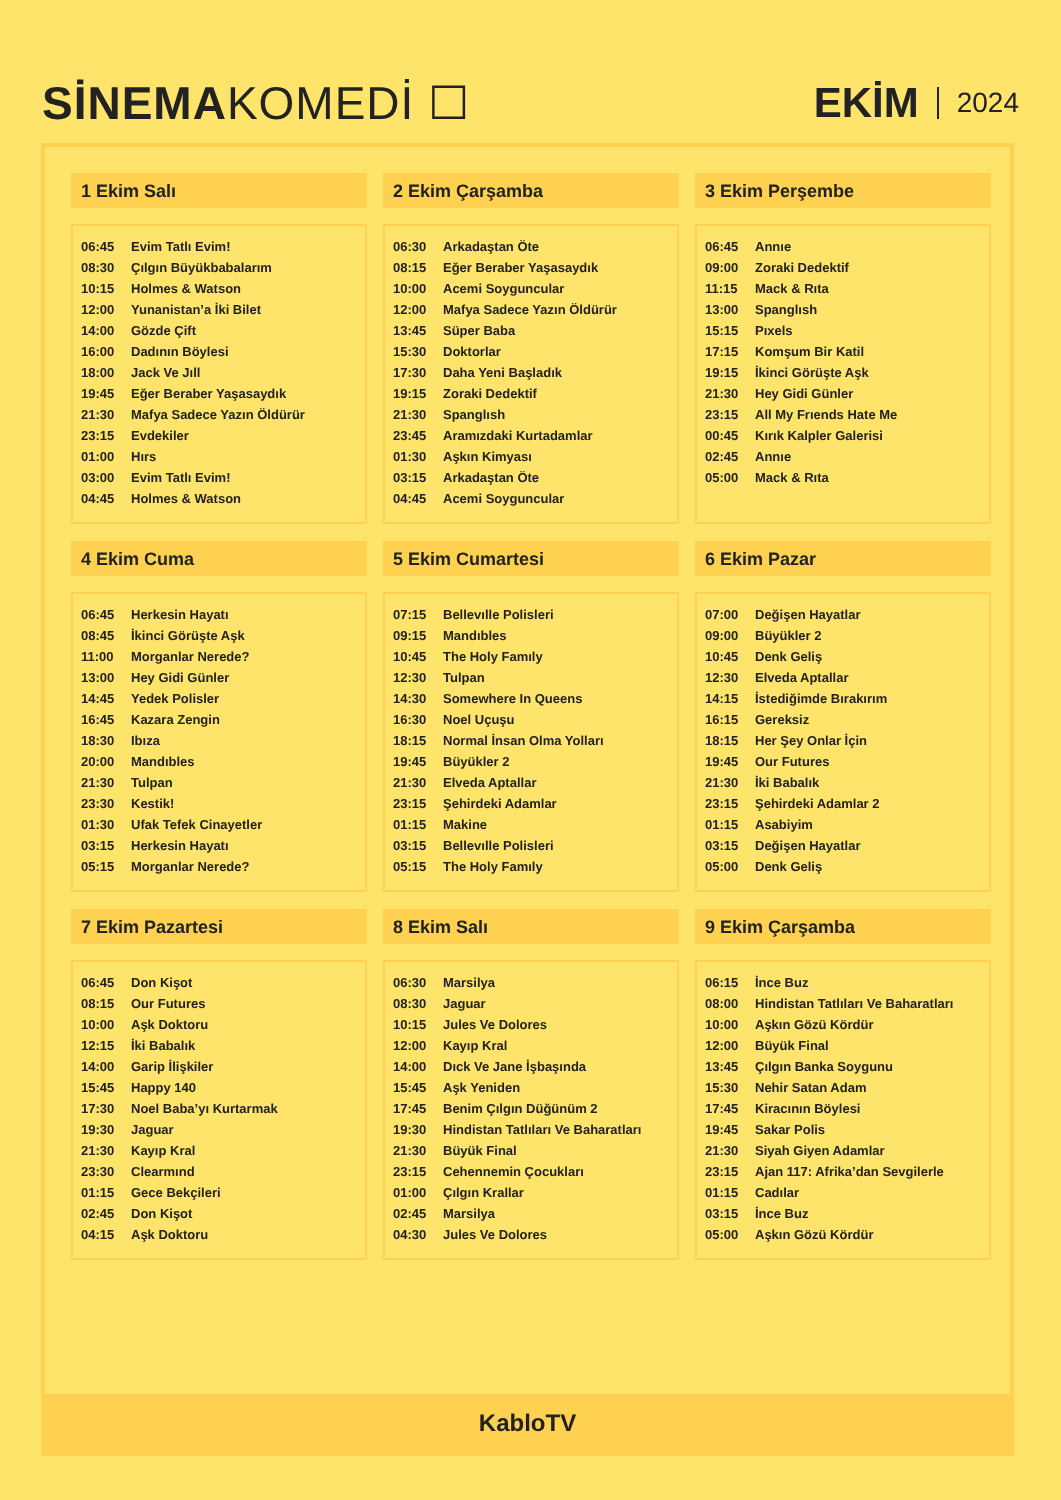SİNEMAKOMEDİ ☐ EKİM 2024
1 Ekim Salı
| 06:45 | Evim Tatlı Evim! |
| 08:30 | Çılgın Büyükbabalarım |
| 10:15 | Holmes & Watson |
| 12:00 | Yunanistan’a İki Bilet |
| 14:00 | Gözde Çift |
| 16:00 | Dadının Böylesi |
| 18:00 | Jack Ve Jıll |
| 19:45 | Eğer Beraber Yaşasaydık |
| 21:30 | Mafya Sadece Yazın Öldürür |
| 23:15 | Evdekiler |
| 01:00 | Hırs |
| 03:00 | Evim Tatlı Evim! |
| 04:45 | Holmes & Watson |
2 Ekim Çarşamba
| 06:30 | Arkadaştan Öte |
| 08:15 | Eğer Beraber Yaşasaydık |
| 10:00 | Acemi Soyguncular |
| 12:00 | Mafya Sadece Yazın Öldürür |
| 13:45 | Süper Baba |
| 15:30 | Doktorlar |
| 17:30 | Daha Yeni Başladık |
| 19:15 | Zoraki Dedektif |
| 21:30 | Spanglısh |
| 23:45 | Aramızdaki Kurtadamlar |
| 01:30 | Aşkın Kimyası |
| 03:15 | Arkadaştan Öte |
| 04:45 | Acemi Soyguncular |
3 Ekim Perşembe
| 06:45 | Annıe |
| 09:00 | Zoraki Dedektif |
| 11:15 | Mack & Rıta |
| 13:00 | Spanglısh |
| 15:15 | Pıxels |
| 17:15 | Komşum Bir Katil |
| 19:15 | İkinci Görüşte Aşk |
| 21:30 | Hey Gidi Günler |
| 23:15 | All My Frıends Hate Me |
| 00:45 | Kırık Kalpler Galerisi |
| 02:45 | Annıe |
| 05:00 | Mack & Rıta |
4 Ekim Cuma
| 06:45 | Herkesin Hayatı |
| 08:45 | İkinci Görüşte Aşk |
| 11:00 | Morganlar Nerede? |
| 13:00 | Hey Gidi Günler |
| 14:45 | Yedek Polisler |
| 16:45 | Kazara Zengin |
| 18:30 | Ibıza |
| 20:00 | Mandıbles |
| 21:30 | Tulpan |
| 23:30 | Kestik! |
| 01:30 | Ufak Tefek Cinayetler |
| 03:15 | Herkesin Hayatı |
| 05:15 | Morganlar Nerede? |
5 Ekim Cumartesi
| 07:15 | Bellevılle Polisleri |
| 09:15 | Mandıbles |
| 10:45 | The Holy Famıly |
| 12:30 | Tulpan |
| 14:30 | Somewhere In Queens |
| 16:30 | Noel Uçuşu |
| 18:15 | Normal İnsan Olma Yolları |
| 19:45 | Büyükler 2 |
| 21:30 | Elveda Aptallar |
| 23:15 | Şehirdeki Adamlar |
| 01:15 | Makine |
| 03:15 | Bellevılle Polisleri |
| 05:15 | The Holy Famıly |
6 Ekim Pazar
| 07:00 | Değişen Hayatlar |
| 09:00 | Büyükler 2 |
| 10:45 | Denk Geliş |
| 12:30 | Elveda Aptallar |
| 14:15 | İstediğimde Bırakırım |
| 16:15 | Gereksiz |
| 18:15 | Her Şey Onlar İçin |
| 19:45 | Our Futures |
| 21:30 | İki Babalık |
| 23:15 | Şehirdeki Adamlar 2 |
| 01:15 | Asabiyim |
| 03:15 | Değişen Hayatlar |
| 05:00 | Denk Geliş |
7 Ekim Pazartesi
| 06:45 | Don Kişot |
| 08:15 | Our Futures |
| 10:00 | Aşk Doktoru |
| 12:15 | İki Babalık |
| 14:00 | Garip İlişkiler |
| 15:45 | Happy 140 |
| 17:30 | Noel Baba’yı Kurtarmak |
| 19:30 | Jaguar |
| 21:30 | Kayıp Kral |
| 23:30 | Clearmınd |
| 01:15 | Gece Bekçileri |
| 02:45 | Don Kişot |
| 04:15 | Aşk Doktoru |
8 Ekim Salı
| 06:30 | Marsilya |
| 08:30 | Jaguar |
| 10:15 | Jules Ve Dolores |
| 12:00 | Kayıp Kral |
| 14:00 | Dıck Ve Jane İşbaşında |
| 15:45 | Aşk Yeniden |
| 17:45 | Benim Çılgın Düğünüm 2 |
| 19:30 | Hindistan Tatlıları Ve Baharatları |
| 21:30 | Büyük Final |
| 23:15 | Cehennemin Çocukları |
| 01:00 | Çılgın Krallar |
| 02:45 | Marsilya |
| 04:30 | Jules Ve Dolores |
9 Ekim Çarşamba
| 06:15 | İnce Buz |
| 08:00 | Hindistan Tatlıları Ve Baharatları |
| 10:00 | Aşkın Gözü Kördür |
| 12:00 | Büyük Final |
| 13:45 | Çılgın Banka Soygunu |
| 15:30 | Nehir Satan Adam |
| 17:45 | Kiracının Böylesi |
| 19:45 | Sakar Polis |
| 21:30 | Siyah Giyen Adamlar |
| 23:15 | Ajan 117: Afrika’dan Sevgilerle |
| 01:15 | Cadılar |
| 03:15 | İnce Buz |
| 05:00 | Aşkın Gözü Kördür |
KabloTV